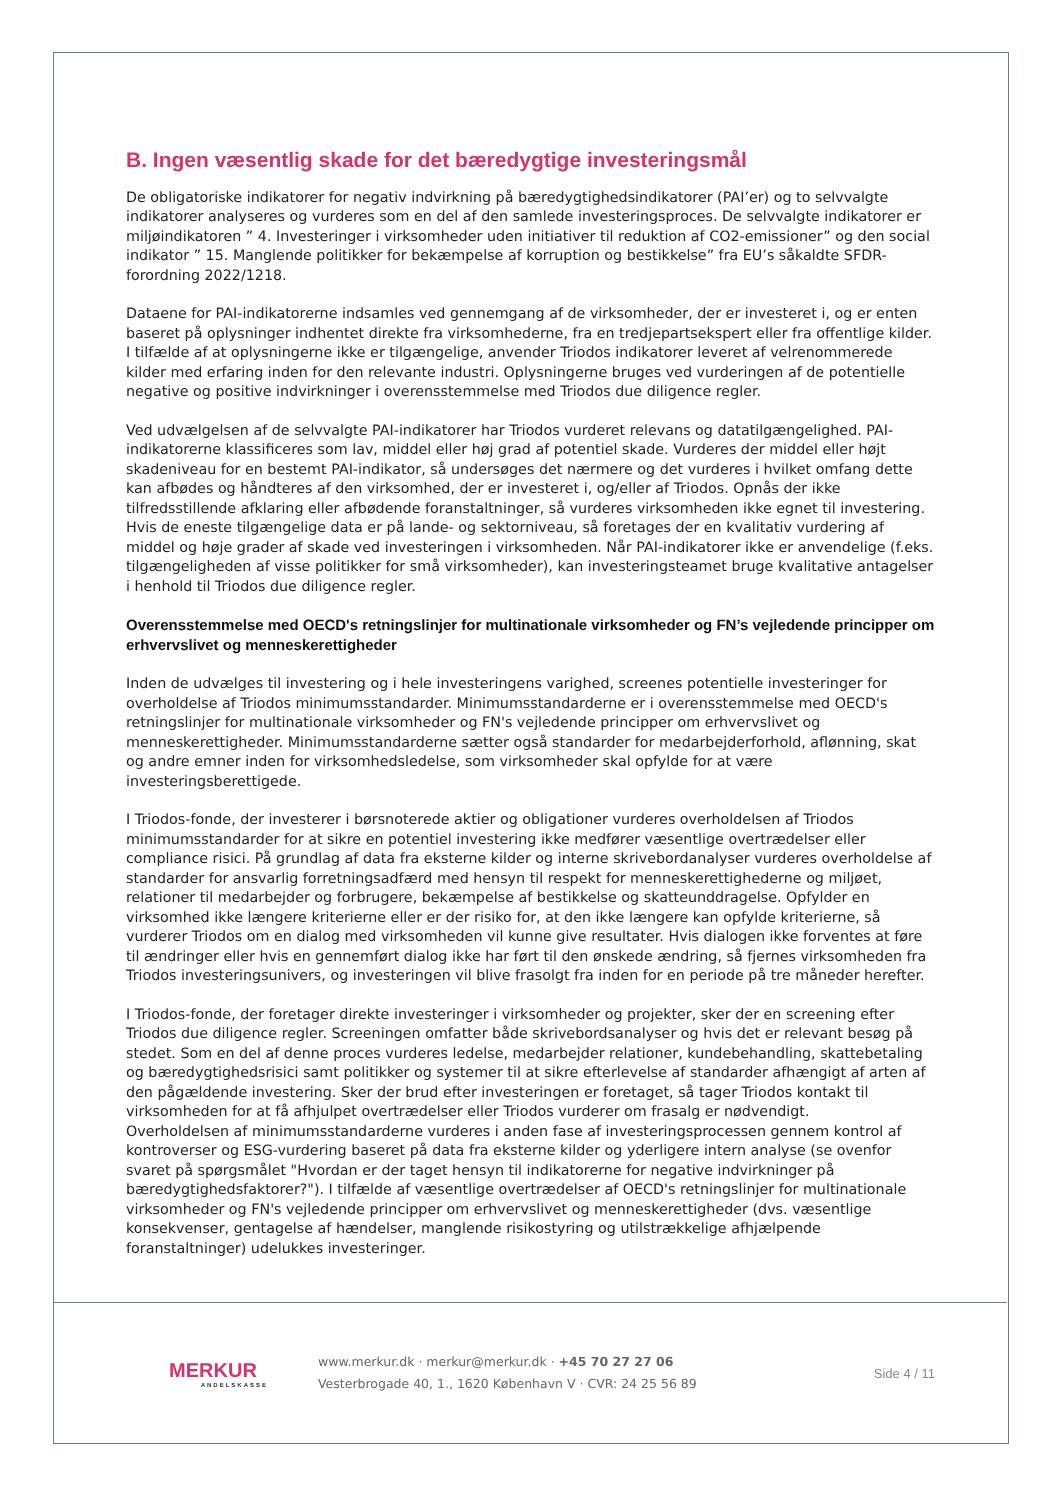B. Ingen væsentlig skade for det bæredygtige investeringsmål
De obligatoriske indikatorer for negativ indvirkning på bæredygtighedsindikatorer (PAI’er) og to selvvalgte indikatorer analyseres og vurderes som en del af den samlede investeringsproces. De selvvalgte indikatorer er miljøindikatoren ” 4. Investeringer i virksomheder uden initiativer til reduktion af CO2-emissioner” og den social indikator ” 15. Manglende politikker for bekæmpelse af korruption og bestikkelse” fra EU’s såkaldte SFDR-forordning 2022/1218.
Dataene for PAI-indikatorerne indsamles ved gennemgang af de virksomheder, der er investeret i, og er enten baseret på oplysninger indhentet direkte fra virksomhederne, fra en tredjepartsekspert eller fra offentlige kilder. I tilfælde af at oplysningerne ikke er tilgængelige, anvender Triodos indikatorer leveret af velrenommerede kilder med erfaring inden for den relevante industri. Oplysningerne bruges ved vurderingen af de potentielle negative og positive indvirkninger i overensstemmelse med Triodos due diligence regler.
Ved udvælgelsen af de selvvalgte PAI-indikatorer har Triodos vurderet relevans og datatilgængelighed. PAI-indikatorerne klassificeres som lav, middel eller høj grad af potentiel skade. Vurderes der middel eller højt skadeniveau for en bestemt PAI-indikator, så undersøges det nærmere og det vurderes i hvilket omfang dette kan afbødes og håndteres af den virksomhed, der er investeret i, og/eller af Triodos. Opnås der ikke tilfredsstillende afklaring eller afbødende foranstaltninger, så vurderes virksomheden ikke egnet til investering.
Hvis de eneste tilgængelige data er på lande- og sektorniveau, så foretages der en kvalitativ vurdering af middel og høje grader af skade ved investeringen i virksomheden. Når PAI-indikatorer ikke er anvendelige (f.eks. tilgængeligheden af visse politikker for små virksomheder), kan investeringsteamet bruge kvalitative antagelser i henhold til Triodos due diligence regler.
Overensstemmelse med OECD's retningslinjer for multinationale virksomheder og FN’s vejledende principper om erhvervslivet og menneskerettigheder
Inden de udvælges til investering og i hele investeringens varighed, screenes potentielle investeringer for overholdelse af Triodos minimumsstandarder. Minimumsstandarderne er i overensstemmelse med OECD's retningslinjer for multinationale virksomheder og FN's vejledende principper om erhvervslivet og menneskerettigheder. Minimumsstandarderne sætter også standarder for medarbejderforhold, aflønning, skat og andre emner inden for virksomhedsledelse, som virksomheder skal opfylde for at være investeringsberettigede.
I Triodos-fonde, der investerer i børsnoterede aktier og obligationer vurderes overholdelsen af Triodos minimumsstandarder for at sikre en potentiel investering ikke medfører væsentlige overtrædelser eller compliance risici. På grundlag af data fra eksterne kilder og interne skrivebordanalyser vurderes overholdelse af standarder for ansvarlig forretningsadfærd med hensyn til respekt for menneskerettighederne og miljøet, relationer til medarbejder og forbrugere, bekæmpelse af bestikkelse og skatteunddragelse. Opfylder en virksomhed ikke længere kriterierne eller er der risiko for, at den ikke længere kan opfylde kriterierne, så vurderer Triodos om en dialog med virksomheden vil kunne give resultater. Hvis dialogen ikke forventes at føre til ændringer eller hvis en gennemført dialog ikke har ført til den ønskede ændring, så fjernes virksomheden fra Triodos investeringsunivers, og investeringen vil blive frasolgt fra inden for en periode på tre måneder herefter.
I Triodos-fonde, der foretager direkte investeringer i virksomheder og projekter, sker der en screening efter Triodos due diligence regler. Screeningen omfatter både skrivebordsanalyser og hvis det er relevant besøg på stedet. Som en del af denne proces vurderes ledelse, medarbejder relationer, kundebehandling, skattebetaling og bæredygtighedsrisici samt politikker og systemer til at sikre efterlevelse af standarder afhængigt af arten af den pågældende investering. Sker der brud efter investeringen er foretaget, så tager Triodos kontakt til virksomheden for at få afhjulpet overtrædelser eller Triodos vurderer om frasalg er nødvendigt.
Overholdelsen af minimumsstandarderne vurderes i anden fase af investeringsprocessen gennem kontrol af kontroverser og ESG-vurdering baseret på data fra eksterne kilder og yderligere intern analyse (se ovenfor svaret på spørgsmålet "Hvordan er der taget hensyn til indikatorerne for negative indvirkninger på bæredygtighedsfaktorer?"). I tilfælde af væsentlige overtrædelser af OECD's retningslinjer for multinationale virksomheder og FN's vejledende principper om erhvervslivet og menneskerettigheder (dvs. væsentlige konsekvenser, gentagelse af hændelser, manglende risikostyring og utilstrækkelige afhjælpende foranstaltninger) udelukkes investeringer.
MERKUR
ANDELSKASSE
www.merkur.dk · merkur@merkur.dk · +45 70 27 27 06
Vesterbrogade 40, 1., 1620 København V · CVR: 24 25 56 89
Side 4 / 11